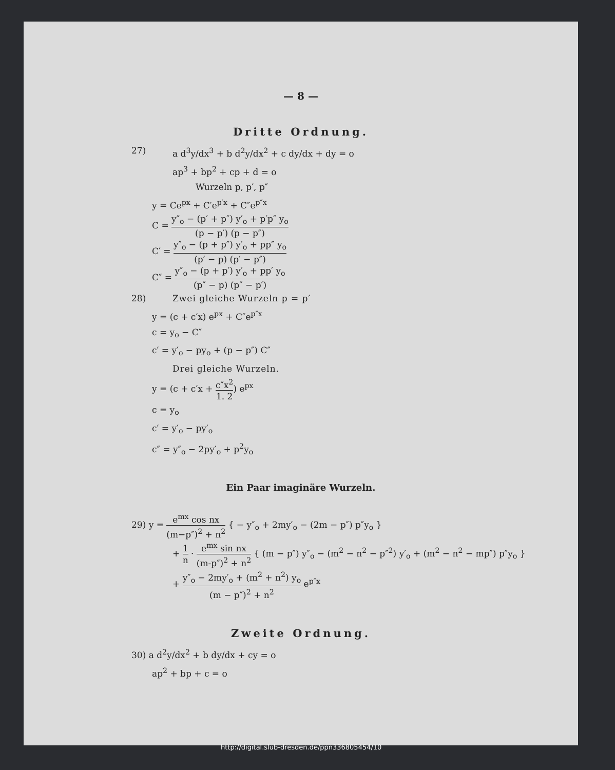— 8 —
Dritte Ordnung.
27) a d<sup>3</sup>y/dx<sup>3</sup> + b d<sup>2</sup>y/dx<sup>2</sup> + c dy/dx + dy = o
ap<sup>3</sup> + bp<sup>2</sup> + cp + d = o
Wurzeln p, p′, p″
y = Ce<sup>px</sup> + C′e<sup>p′x</sup> + C″e<sup>p″x</sup>
C = y″<sub>o</sub> − (p′ + p″) y′<sub>o</sub> + p′p″ y<sub>o</sub> (p − p′) (p − p″)
C′ = y″<sub>o</sub> − (p + p″) y′<sub>o</sub> + pp″ y<sub>o</sub> (p′ − p) (p′ − p″)
C″ = y″<sub>o</sub> − (p + p′) y′<sub>o</sub> + pp′ y<sub>o</sub> (p″ − p) (p″ − p′)
28) Zwei gleiche Wurzeln p = p′
y = (c + c′x) e<sup>px</sup> + C″e<sup>p″x</sup>
c = y<sub>o</sub> − C″
c′ = y′<sub>o</sub> − py<sub>o</sub> + (p − p″) C″
Drei gleiche Wurzeln.
y = (c + c′x + c″x<sup>2</sup> 1. 2) e<sup>px</sup>
c = y<sub>o</sub>
c′ = y′<sub>o</sub> − py′<sub>o</sub>
c″ = y″<sub>o</sub> − 2py′<sub>o</sub> + p<sup>2</sup>y<sub>o</sub>
Ein Paar imaginäre Wurzeln.
29) y = e<sup>mx</sup> cos nx (m−p″)<sup>2</sup> + n<sup>2</sup> { − y″<sub>o</sub> + 2my′<sub>o</sub> − (2m − p″) p″y<sub>o</sub> }
+ 1 n · e<sup>mx</sup> sin nx (m-p″)<sup>2</sup> + n<sup>2</sup> { (m − p″) y″<sub>o</sub> − (m<sup>2</sup> − n<sup>2</sup> − p″<sup>2</sup>) y′<sub>o</sub> + (m<sup>2</sup> − n<sup>2</sup> − mp″) p″y<sub>o</sub> }
+ y″<sub>o</sub> − 2my′<sub>o</sub> + (m<sup>2</sup> + n<sup>2</sup>) y<sub>o</sub> (m − p″)<sup>2</sup> + n<sup>2</sup> e<sup>p″x</sup>
Zweite Ordnung.
30) a d<sup>2</sup>y/dx<sup>2</sup> + b dy/dx + cy = o
ap<sup>2</sup> + bp + c = o
http://digital.slub-dresden.de/ppn336805454/10